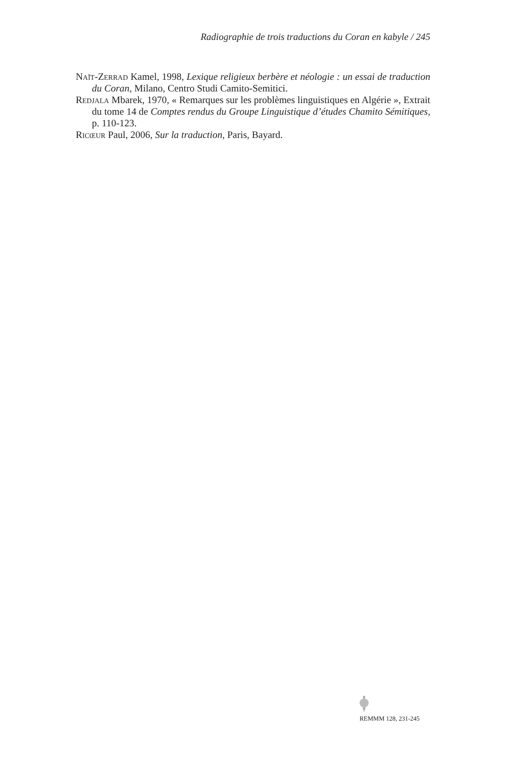Radiographie de trois traductions du Coran en kabyle / 245
Naït-Zerrad Kamel, 1998, Lexique religieux berbère et néologie : un essai de traduction du Coran, Milano, Centro Studi Camito-Semitici.
Redjala Mbarek, 1970, « Remarques sur les problèmes linguistiques en Algérie », Extrait du tome 14 de Comptes rendus du Groupe Linguistique d’études Chamito Sémitiques, p. 110-123.
Ricœur Paul, 2006, Sur la traduction, Paris, Bayard.
REMMM 128, 231-245